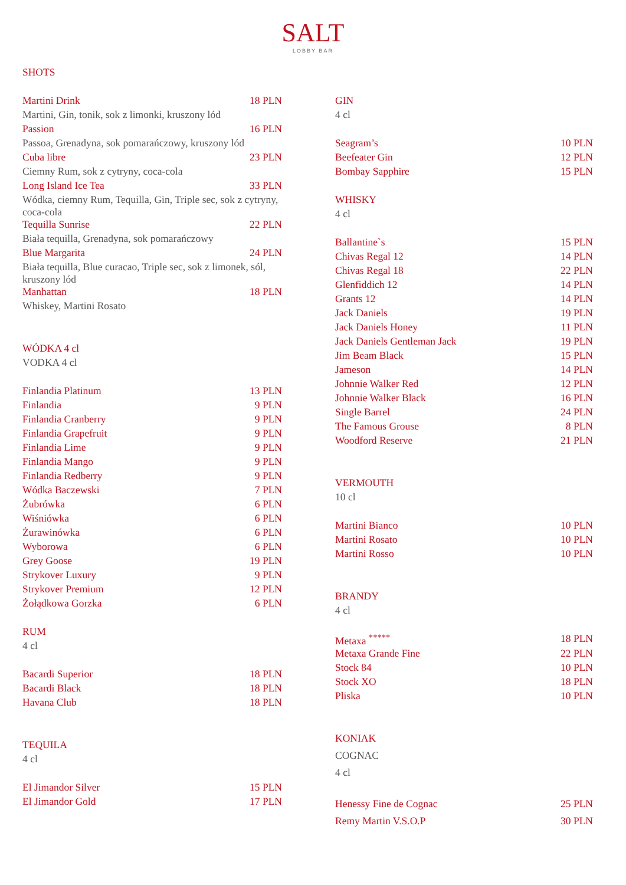SALT
LOBBY BAR
SHOTS
| Martini Drink | 18 PLN |
| Martini, Gin, tonik, sok z limonki, kruszony lód | |
| Passion | 16 PLN |
| Passoa, Grenadyna, sok pomarańczowy, kruszony lód | |
| Cuba libre | 23 PLN |
| Ciemny Rum, sok z cytryny, coca-cola | |
| Long Island Ice Tea | 33 PLN |
| Wódka, ciemny Rum, Tequilla, Gin, Triple sec, sok z cytryny, coca-cola | |
| Tequilla Sunrise | 22 PLN |
| Biała tequilla, Grenadyna, sok pomarańczowy | |
| Blue Margarita | 24 PLN |
| Biała tequilla, Blue curacao, Triple sec, sok z limonek, sól, kruszony lód | |
| Manhattan | 18 PLN |
| Whiskey, Martini Rosato | |
| WÓDKA 4 cl | |
| VODKA 4 cl | |
| Finlandia Platinum | 13 PLN |
| Finlandia | 9 PLN |
| Finlandia Cranberry | 9 PLN |
| Finlandia Grapefruit | 9 PLN |
| Finlandia Lime | 9 PLN |
| Finlandia Mango | 9 PLN |
| Finlandia Redberry | 9 PLN |
| Wódka Baczewski | 7 PLN |
| Żubrówka | 6 PLN |
| Wiśniówka | 6 PLN |
| Żurawinówka | 6 PLN |
| Wyborowa | 6 PLN |
| Grey Goose | 19 PLN |
| Strykover Luxury | 9 PLN |
| Strykover Premium | 12 PLN |
| Żołądkowa Gorzka | 6 PLN |
| RUM | |
| 4 cl | |
| Bacardi Superior | 18 PLN |
| Bacardi Black | 18 PLN |
| Havana Club | 18 PLN |
| TEQUILA | |
| 4 cl | |
| El Jimandor Silver | 15 PLN |
| El Jimandor Gold | 17 PLN |
| GIN | |
| 4 cl | |
| Seagram’s | 10 PLN |
| Beefeater Gin | 12 PLN |
| Bombay Sapphire | 15 PLN |
| WHISKY | |
| 4 cl | |
| Ballantine`s | 15 PLN |
| Chivas Regal 12 | 14 PLN |
| Chivas Regal 18 | 22 PLN |
| Glenfiddich 12 | 14 PLN |
| Grants 12 | 14 PLN |
| Jack Daniels | 19 PLN |
| Jack Daniels Honey | 11 PLN |
| Jack Daniels Gentleman Jack | 19 PLN |
| Jim Beam Black | 15 PLN |
| Jameson | 14 PLN |
| Johnnie Walker Red | 12 PLN |
| Johnnie Walker Black | 16 PLN |
| Single Barrel | 24 PLN |
| The Famous Grouse | 8 PLN |
| Woodford Reserve | 21 PLN |
| VERMOUTH | |
| 10 cl | |
| Martini Bianco | 10 PLN |
| Martini Rosato | 10 PLN |
| Martini Rosso | 10 PLN |
| BRANDY | |
| 4 cl | |
| Metaxa <sup>*****</sup> | 18 PLN |
| Metaxa Grande Fine | 22 PLN |
| Stock 84 | 10 PLN |
| Stock XO | 18 PLN |
| Pliska | 10 PLN |
| KONIAK | |
| COGNAC | |
| 4 cl | |
| Henessy Fine de Cognac | 25 PLN |
| Remy Martin V.S.O.P | 30 PLN |